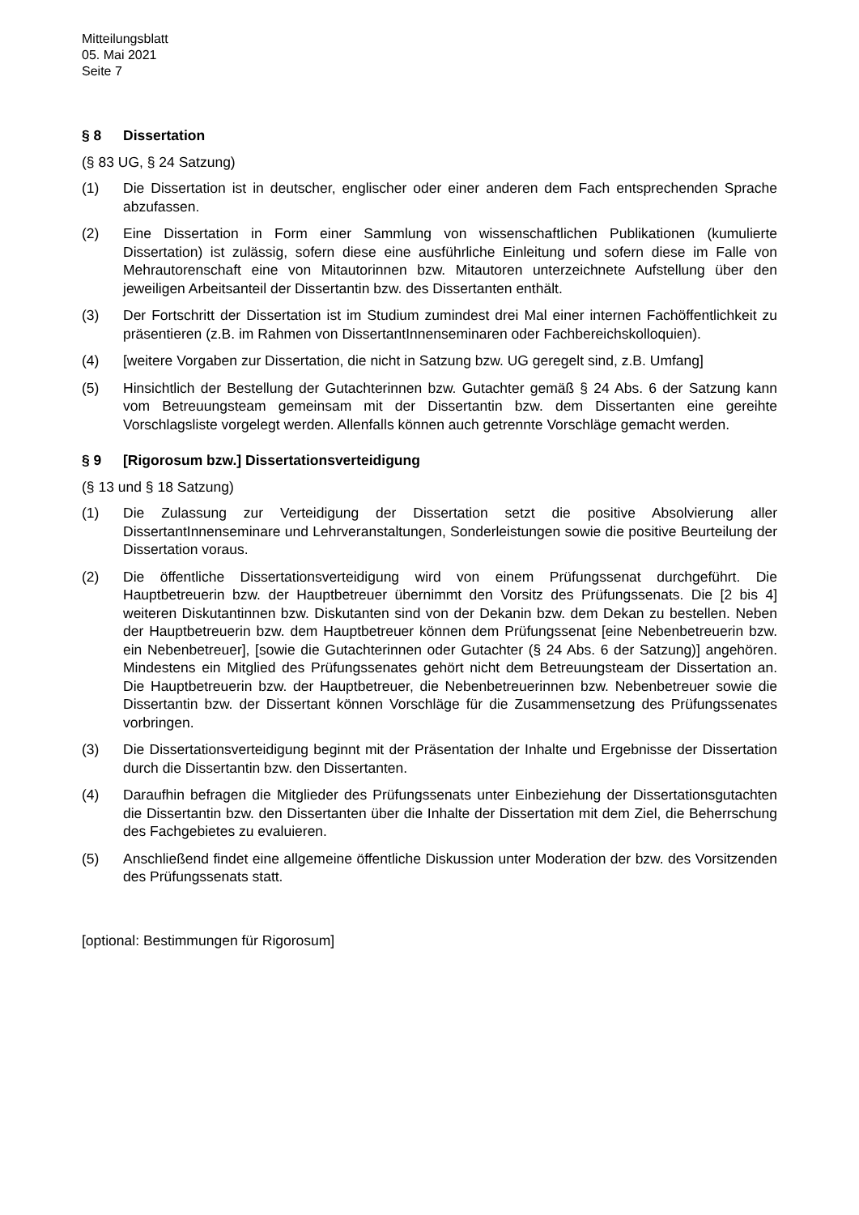Mitteilungsblatt
05. Mai 2021
Seite 7
§ 8 Dissertation
(§ 83 UG, § 24 Satzung)
(1) Die Dissertation ist in deutscher, englischer oder einer anderen dem Fach entsprechenden Sprache abzufassen.
(2) Eine Dissertation in Form einer Sammlung von wissenschaftlichen Publikationen (kumulierte Dissertation) ist zulässig, sofern diese eine ausführliche Einleitung und sofern diese im Falle von Mehrautorenschaft eine von Mitautorinnen bzw. Mitautoren unterzeichnete Aufstellung über den jeweiligen Arbeitsanteil der Dissertantin bzw. des Dissertanten enthält.
(3) Der Fortschritt der Dissertation ist im Studium zumindest drei Mal einer internen Fachöffentlichkeit zu präsentieren (z.B. im Rahmen von DissertantInnenseminaren oder Fachbereichskolloquien).
(4) [weitere Vorgaben zur Dissertation, die nicht in Satzung bzw. UG geregelt sind, z.B. Umfang]
(5) Hinsichtlich der Bestellung der Gutachterinnen bzw. Gutachter gemäß § 24 Abs. 6 der Satzung kann vom Betreuungsteam gemeinsam mit der Dissertantin bzw. dem Dissertanten eine gereihte Vorschlagsliste vorgelegt werden. Allenfalls können auch getrennte Vorschläge gemacht werden.
§ 9 [Rigorosum bzw.] Dissertationsverteidigung
(§ 13 und § 18 Satzung)
(1) Die Zulassung zur Verteidigung der Dissertation setzt die positive Absolvierung aller DissertantInnenseminare und Lehrveranstaltungen, Sonderleistungen sowie die positive Beurteilung der Dissertation voraus.
(2) Die öffentliche Dissertationsverteidigung wird von einem Prüfungssenat durchgeführt. Die Hauptbetreuerin bzw. der Hauptbetreuer übernimmt den Vorsitz des Prüfungssenats. Die [2 bis 4] weiteren Diskutantinnen bzw. Diskutanten sind von der Dekanin bzw. dem Dekan zu bestellen. Neben der Hauptbetreuerin bzw. dem Hauptbetreuer können dem Prüfungssenat [eine Nebenbetreuerin bzw. ein Nebenbetreuer], [sowie die Gutachterinnen oder Gutachter (§ 24 Abs. 6 der Satzung)] angehören. Mindestens ein Mitglied des Prüfungssenates gehört nicht dem Betreuungsteam der Dissertation an. Die Hauptbetreuerin bzw. der Hauptbetreuer, die Nebenbetreuerinnen bzw. Nebenbetreuer sowie die Dissertantin bzw. der Dissertant können Vorschläge für die Zusammensetzung des Prüfungssenates vorbringen.
(3) Die Dissertationsverteidigung beginnt mit der Präsentation der Inhalte und Ergebnisse der Dissertation durch die Dissertantin bzw. den Dissertanten.
(4) Daraufhin befragen die Mitglieder des Prüfungssenats unter Einbeziehung der Dissertationsgutachten die Dissertantin bzw. den Dissertanten über die Inhalte der Dissertation mit dem Ziel, die Beherrschung des Fachgebietes zu evaluieren.
(5) Anschließend findet eine allgemeine öffentliche Diskussion unter Moderation der bzw. des Vorsitzenden des Prüfungssenats statt.
[optional: Bestimmungen für Rigorosum]